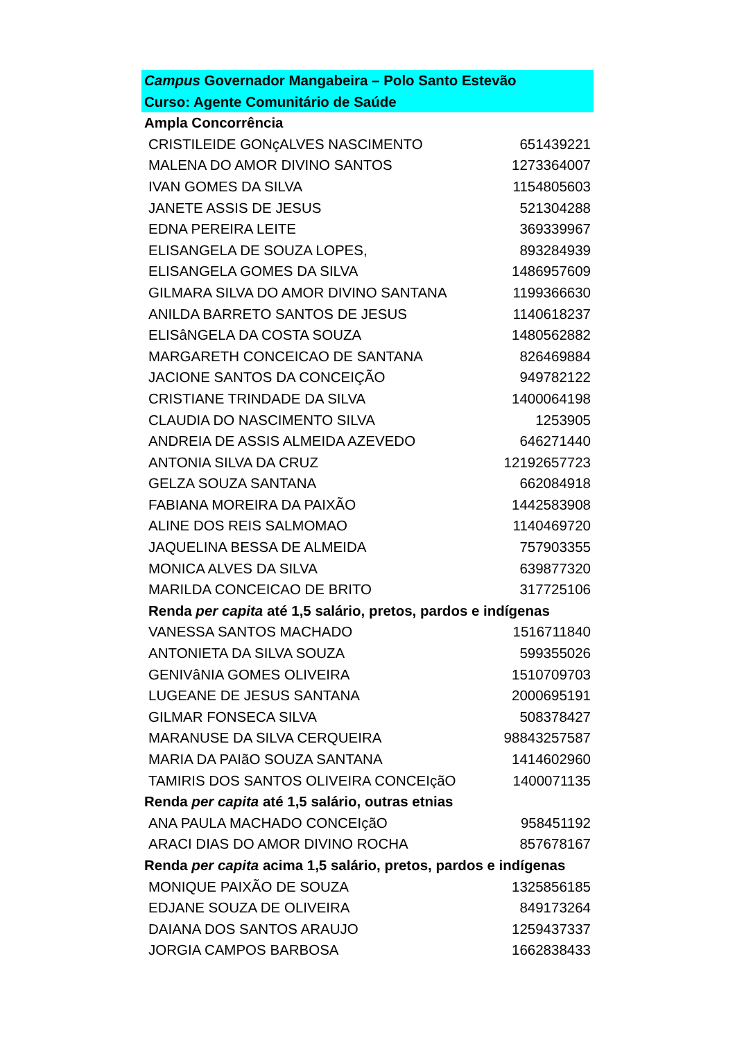| Campus Governador Mangabeira – Polo Santo Estevão | |
| Curso: Agente Comunitário de Saúde | |
| Ampla Concorrência | |
| CRISTILEIDE GONçALVES NASCIMENTO | 651439221 |
| MALENA DO AMOR DIVINO SANTOS | 1273364007 |
| IVAN GOMES DA SILVA | 1154805603 |
| JANETE ASSIS DE JESUS | 521304288 |
| EDNA PEREIRA LEITE | 369339967 |
| ELISANGELA DE SOUZA LOPES, | 893284939 |
| ELISANGELA GOMES DA SILVA | 1486957609 |
| GILMARA SILVA DO AMOR DIVINO SANTANA | 1199366630 |
| ANILDA BARRETO SANTOS DE JESUS | 1140618237 |
| ELISâNGELA DA COSTA SOUZA | 1480562882 |
| MARGARETH CONCEICAO DE SANTANA | 826469884 |
| JACIONE SANTOS DA CONCEIÇÃO | 949782122 |
| CRISTIANE TRINDADE DA SILVA | 1400064198 |
| CLAUDIA DO NASCIMENTO SILVA | 1253905 |
| ANDREIA DE ASSIS ALMEIDA AZEVEDO | 646271440 |
| ANTONIA SILVA DA CRUZ | 12192657723 |
| GELZA SOUZA SANTANA | 662084918 |
| FABIANA MOREIRA DA PAIXÃO | 1442583908 |
| ALINE DOS REIS SALMOMAO | 1140469720 |
| JAQUELINA BESSA DE ALMEIDA | 757903355 |
| MONICA ALVES DA SILVA | 639877320 |
| MARILDA CONCEICAO DE BRITO | 317725106 |
| Renda per capita até 1,5 salário, pretos, pardos e indígenas | |
| VANESSA SANTOS MACHADO | 1516711840 |
| ANTONIETA DA SILVA SOUZA | 599355026 |
| GENIVâNIA GOMES OLIVEIRA | 1510709703 |
| LUGEANE DE JESUS SANTANA | 2000695191 |
| GILMAR FONSECA SILVA | 508378427 |
| MARANUSE DA SILVA CERQUEIRA | 98843257587 |
| MARIA DA PAIãO SOUZA SANTANA | 1414602960 |
| TAMIRIS DOS SANTOS OLIVEIRA CONCEIçãO | 1400071135 |
| Renda per capita até 1,5 salário, outras etnias | |
| ANA PAULA MACHADO CONCEIçãO | 958451192 |
| ARACI DIAS DO AMOR DIVINO ROCHA | 857678167 |
| Renda per capita acima 1,5 salário, pretos, pardos e indígenas | |
| MONIQUE PAIXÃO DE SOUZA | 1325856185 |
| EDJANE SOUZA DE OLIVEIRA | 849173264 |
| DAIANA DOS SANTOS ARAUJO | 1259437337 |
| JORGIA CAMPOS BARBOSA | 1662838433 |